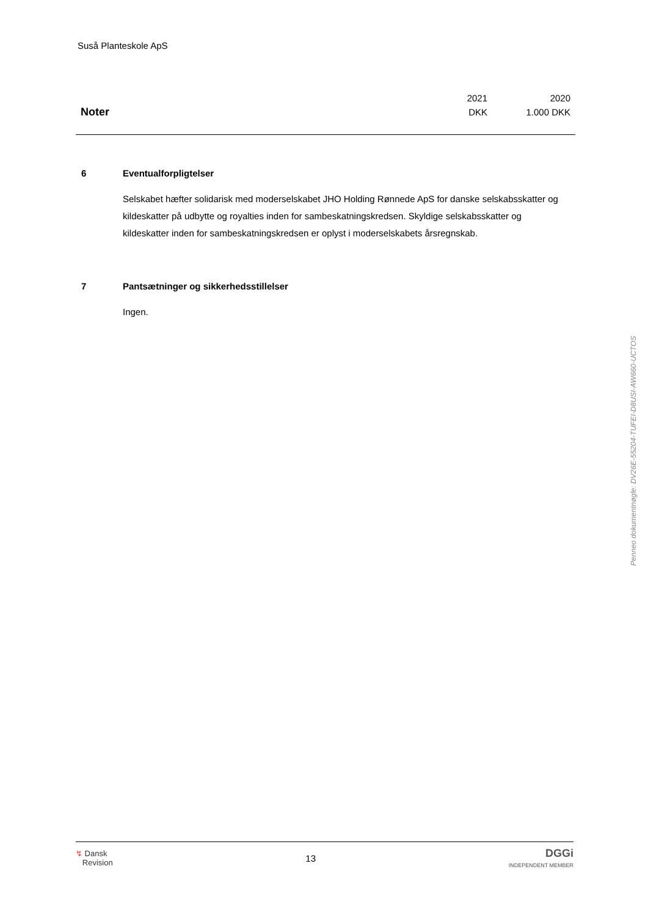Suså Planteskole ApS
| | 2021 | 2020 |
| Noter | DKK | 1.000 DKK |
6 Eventualforpligtelser
Selskabet hæfter solidarisk med moderselskabet JHO Holding Rønnede ApS for danske selskabsskatter og kildeskatter på udbytte og royalties inden for sambeskatningskredsen. Skyldige selskabsskatter og kildeskatter inden for sambeskatningskredsen er oplyst i moderselskabets årsregnskab.
7 Pantsætninger og sikkerhedsstillelser
Ingen.
Penneo dokumentnøgle: DV26E-55204-TUFEI-D8USI-AW660-UCTOS
↯ Dansk
Revision
13
DGGi
INDEPENDENT MEMBER